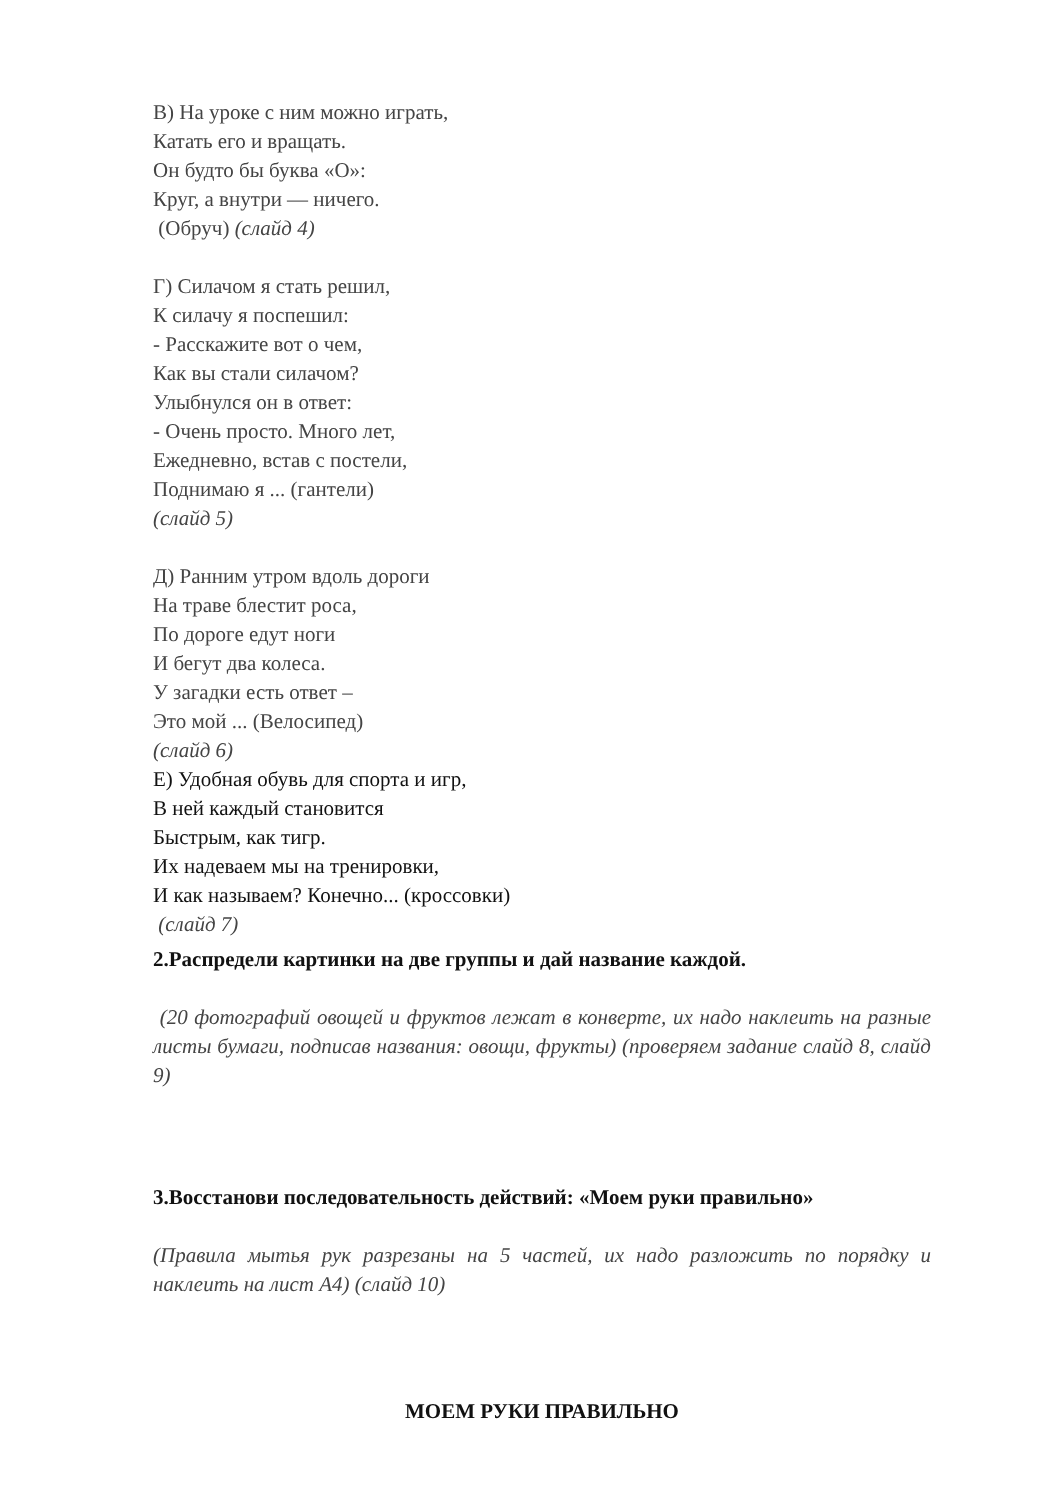В) На уроке с ним можно играть,
Катать его и вращать.
Он будто бы буква «О»:
Круг, а внутри — ничего.
(Обруч) (слайд 4)
Г) Силачом я стать решил,
К силачу я поспешил:
- Расскажите вот о чем,
Как вы стали силачом?
Улыбнулся он в ответ:
- Очень просто. Много лет,
Ежедневно, встав с постели,
Поднимаю я ... (гантели)
(слайд 5)
Д) Ранним утром вдоль дороги
На траве блестит роса,
По дороге едут ноги
И бегут два колеса.
У загадки есть ответ –
Это мой ... (Велосипед)
(слайд 6)
Е) Удобная обувь для спорта и игр,
В ней каждый становится
Быстрым, как тигр.
Их надеваем мы на тренировки,
И как называем? Конечно... (кроссовки)
(слайд 7)
2.Распредели картинки на две группы и дай название каждой.
(20 фотографий овощей и фруктов лежат в конверте, их надо наклеить на разные листы бумаги, подписав названия: овощи, фрукты) (проверяем задание слайд 8, слайд 9)
3.Восстанови последовательность действий: «Моем руки правильно»
(Правила мытья рук разрезаны на 5 частей, их надо разложить по порядку и наклеить на лист А4) (слайд 10)
МОЕМ РУКИ ПРАВИЛЬНО